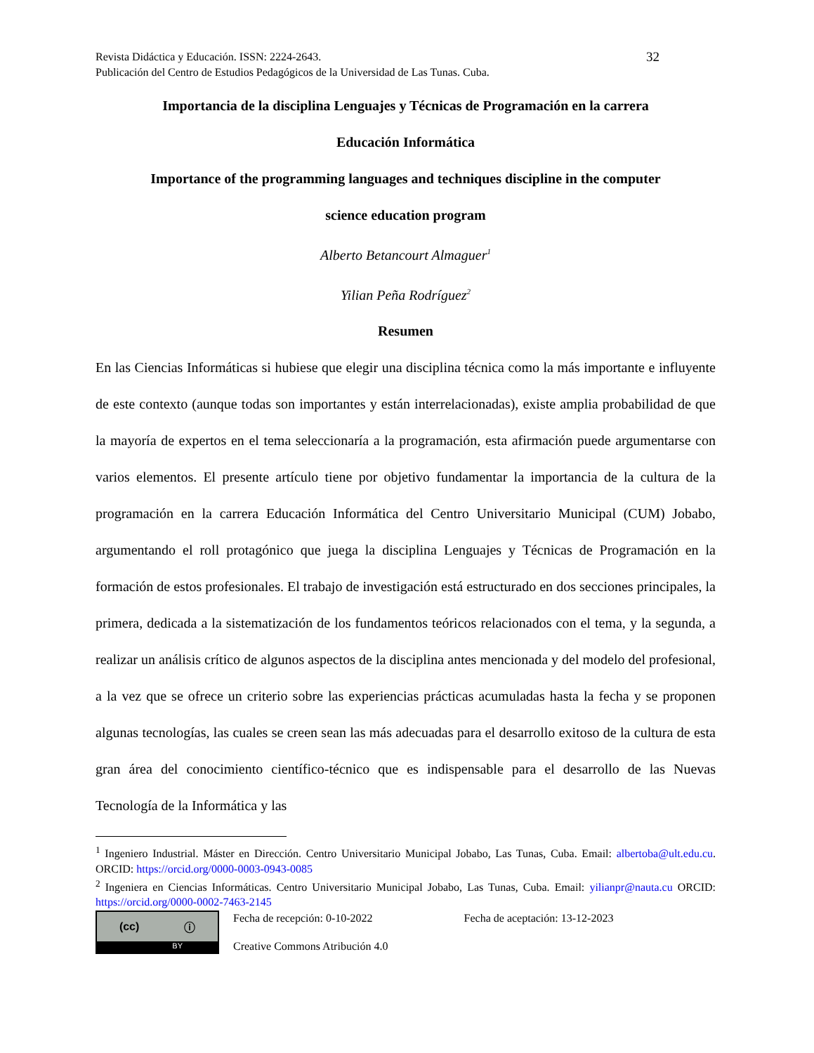Revista Didáctica y Educación. ISSN: 2224-2643.
Publicación del Centro de Estudios Pedagógicos de la Universidad de Las Tunas. Cuba.
32
Importancia de la disciplina Lenguajes y Técnicas de Programación en la carrera
Educación Informática
Importance of the programming languages and techniques discipline in the computer
science education program
Alberto Betancourt Almaguer<sup>1</sup>
Yilian Peña Rodríguez<sup>2</sup>
Resumen
En las Ciencias Informáticas si hubiese que elegir una disciplina técnica como la más importante e influyente de este contexto (aunque todas son importantes y están interrelacionadas), existe amplia probabilidad de que la mayoría de expertos en el tema seleccionaría a la programación, esta afirmación puede argumentarse con varios elementos. El presente artículo tiene por objetivo fundamentar la importancia de la cultura de la programación en la carrera Educación Informática del Centro Universitario Municipal (CUM) Jobabo, argumentando el roll protagónico que juega la disciplina Lenguajes y Técnicas de Programación en la formación de estos profesionales. El trabajo de investigación está estructurado en dos secciones principales, la primera, dedicada a la sistematización de los fundamentos teóricos relacionados con el tema, y la segunda, a realizar un análisis crítico de algunos aspectos de la disciplina antes mencionada y del modelo del profesional, a la vez que se ofrece un criterio sobre las experiencias prácticas acumuladas hasta la fecha y se proponen algunas tecnologías, las cuales se creen sean las más adecuadas para el desarrollo exitoso de la cultura de esta gran área del conocimiento científico-técnico que es indispensable para el desarrollo de las Nuevas Tecnología de la Informática y las
<sup>1</sup> Ingeniero Industrial. Máster en Dirección. Centro Universitario Municipal Jobabo, Las Tunas, Cuba. Email: albertoba@ult.edu.cu. ORCID: https://orcid.org/0000-0003-0943-0085
<sup>2</sup> Ingeniera en Ciencias Informáticas. Centro Universitario Municipal Jobabo, Las Tunas, Cuba. Email: yilianpr@nauta.cu ORCID: https://orcid.org/0000-0002-7463-2145
(cc) ⓘ
BY
Fecha de recepción: 0-10-2022 Fecha de aceptación: 13-12-2023
Creative Commons Atribución 4.0